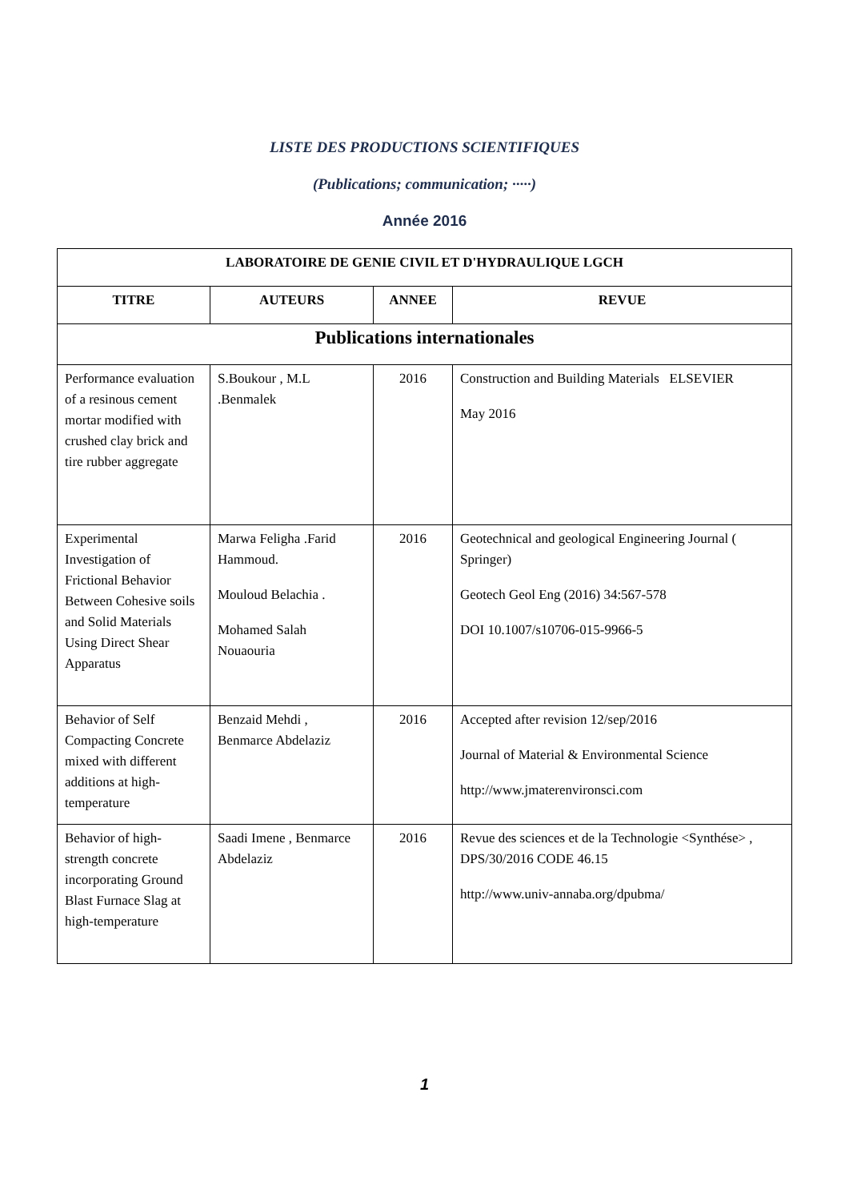LISTE DES PRODUCTIONS SCIENTIFIQUES
(Publications; communication; ·····)
Année 2016
| LABORATOIRE DE GENIE CIVIL ET D'HYDRAULIQUE LGCH | | | |
| --- | --- | --- | --- |
| TITRE | AUTEURS | ANNEE | REVUE |
| Publications internationales | | | |
| Performance evaluation of a resinous cement mortar modified with crushed clay brick and tire rubber aggregate | S.Boukour , M.L .Benmalek | 2016 | Construction and Building Materials ELSEVIER May 2016 |
| Experimental Investigation of Frictional Behavior Between Cohesive soils and Solid Materials Using Direct Shear Apparatus | Marwa Feligha .Farid Hammoud. Mouloud Belachia . Mohamed Salah Nouaouria | 2016 | Geotechnical and geological Engineering Journal ( Springer) Geotech Geol Eng (2016) 34:567-578 DOI 10.1007/s10706-015-9966-5 |
| Behavior of Self Compacting Concrete mixed with different additions at high-temperature | Benzaid Mehdi , Benmarce Abdelaziz | 2016 | Accepted after revision 12/sep/2016 Journal of Material & Environmental Science http://www.jmaterenvironsci.com |
| Behavior of high-strength concrete incorporating Ground Blast Furnace Slag at high-temperature | Saadi Imene , Benmarce Abdelaziz | 2016 | Revue des sciences et de la Technologie <Synthése> , DPS/30/2016 CODE 46.15 http://www.univ-annaba.org/dpubma/ |
1